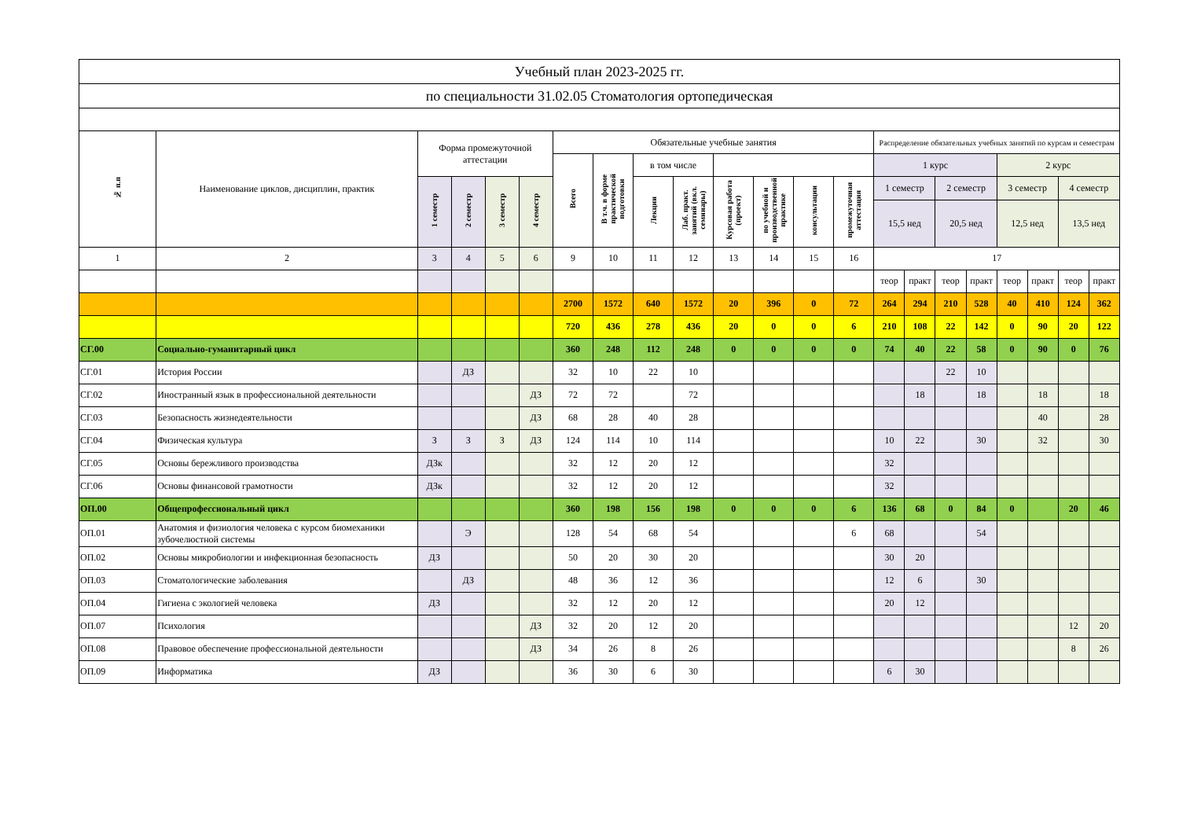| Учебный план 2023-2025 гг. | | | | | | | | | | | | | | | | | | | | | |
| по специальности 31.02.05 Стоматология ортопедическая | | | | | | | | | | | | | | | | | | | | | |
| № п.п | Наименование циклов, дисциплин, практик | Форма промежуточной аттестации | | | | Обязательные учебные занятия | | | | | | | | Распределение обязательных учебных занятий по курсам и семестрам | | | | | | | |
| | | | | | | Всего | В т.ч. в форме практической подготовки | в том числе | | | | | | 1 курс | | | | 2 курс | | | |
| | | 1 семестр | 2 семестр | 3 семестр | 4 семестр | | | Лекции | Лаб. практ. занятий (вкл. семинары) | Курсовая работа (проект) | по учебной и производственной практике | консультации | промежуточная аттестация | 1 семестр | | 2 семестр | | 3 семестр | | 4 семестр | |
| | | | | | | | | | | | | | | 15,5 нед | | 20,5 нед | | 12,5 нед | | 13,5 нед | |
| 1 | 2 | 3 | 4 | 5 | 6 | 9 | 10 | 11 | 12 | 13 | 14 | 15 | 16 | 17 | | | | | | | |
| | | | | | | | | | | | | | | теор | практ | теор | практ | теор | практ | теор | практ |
| | | | | | | 2700 | 1572 | 640 | 1572 | 20 | 396 | 0 | 72 | 264 | 294 | 210 | 528 | 40 | 410 | 124 | 362 |
| | | | | | | 720 | 436 | 278 | 436 | 20 | 0 | 0 | 6 | 210 | 108 | 22 | 142 | 0 | 90 | 20 | 122 |
| СГ.00 | Социально-гуманитарный цикл | | | | | 360 | 248 | 112 | 248 | 0 | 0 | 0 | 0 | 74 | 40 | 22 | 58 | 0 | 90 | 0 | 76 |
| СГ.01 | История России | | ДЗ | | | 32 | 10 | 22 | 10 | | | | | | | 22 | 10 | | | | |
| СГ.02 | Иностранный язык в профессиональной деятельности | | | | ДЗ | 72 | 72 | | 72 | | | | | | 18 | | 18 | | 18 | | 18 |
| СГ.03 | Безопасность жизнедеятельности | | | | ДЗ | 68 | 28 | 40 | 28 | | | | | | | | | | 40 | | 28 |
| СГ.04 | Физическая культура | З | З | З | ДЗ | 124 | 114 | 10 | 114 | | | | | 10 | 22 | | 30 | | 32 | | 30 |
| СГ.05 | Основы бережливого производства | ДЗк | | | | 32 | 12 | 20 | 12 | | | | | 32 | | | | | | | |
| СГ.06 | Основы финансовой грамотности | ДЗк | | | | 32 | 12 | 20 | 12 | | | | | 32 | | | | | | | |
| ОП.00 | Общепрофессиональный цикл | | | | | 360 | 198 | 156 | 198 | 0 | 0 | 0 | 6 | 136 | 68 | 0 | 84 | 0 | | 20 | 46 |
| ОП.01 | Анатомия и физиология человека с курсом биомеханики зубочелюстной системы | | Э | | | 128 | 54 | 68 | 54 | | | | 6 | 68 | | | 54 | | | | |
| ОП.02 | Основы микробиологии и инфекционная безопасность | ДЗ | | | | 50 | 20 | 30 | 20 | | | | | 30 | 20 | | | | | | |
| ОП.03 | Стоматологические заболевания | | ДЗ | | | 48 | 36 | 12 | 36 | | | | | 12 | 6 | | 30 | | | | |
| ОП.04 | Гигиена с экологией человека | ДЗ | | | | 32 | 12 | 20 | 12 | | | | | 20 | 12 | | | | | | |
| ОП.07 | Психология | | | | ДЗ | 32 | 20 | 12 | 20 | | | | | | | | | | | 12 | 20 |
| ОП.08 | Правовое обеспечение профессиональной деятельности | | | | ДЗ | 34 | 26 | 8 | 26 | | | | | | | | | | | 8 | 26 |
| ОП.09 | Информатика | ДЗ | | | | 36 | 30 | 6 | 30 | | | | | 6 | 30 | | | | | | |